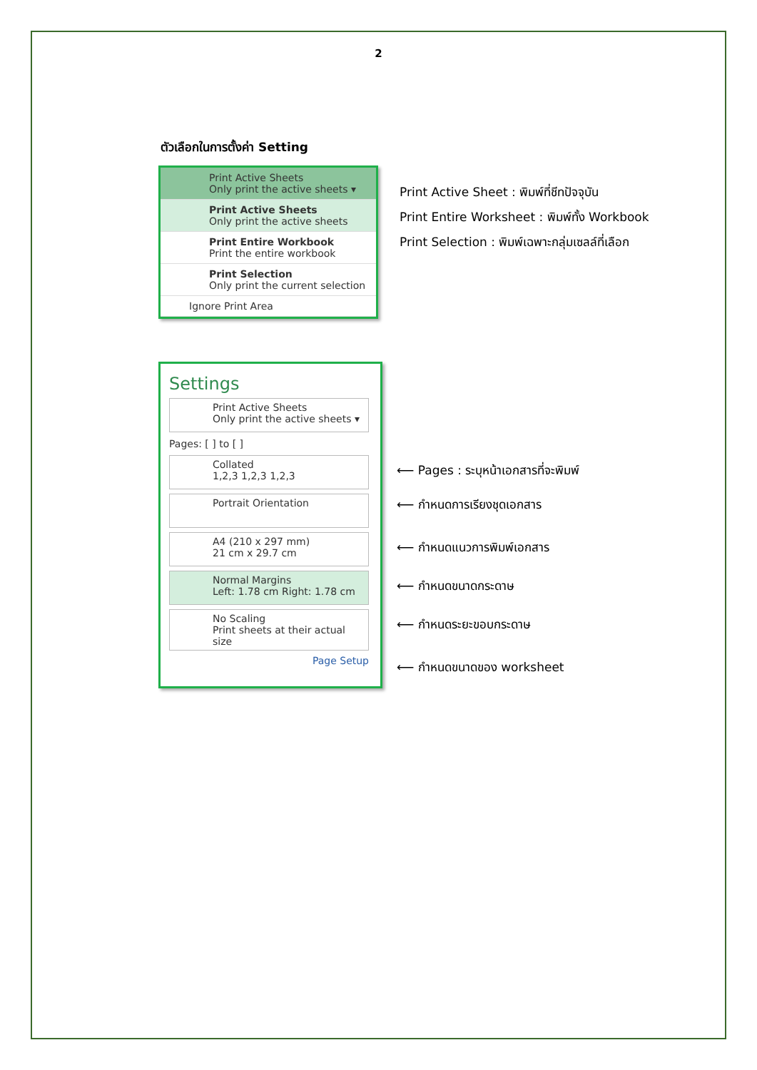2
ตัวเลือกในการตั้งค่า Setting
Print Active Sheets
Only print the active sheets ▾
Print Active Sheets
Only print the active sheets
Print Entire Workbook
Print the entire workbook
Print Selection
Only print the current selection
Ignore Print Area
Print Active Sheet : พิมพ์ที่ชีทปัจจุบัน
Print Entire Worksheet : พิมพ์ทั้ง Workbook
Print Selection : พิมพ์เฉพาะกลุ่มเซลล์ที่เลือก
Settings
Print Active Sheets
Only print the active sheets ▾
Pages: [ ] to [ ]
Collated
1,2,3 1,2,3 1,2,3
Portrait Orientation
A4 (210 x 297 mm)
21 cm x 29.7 cm
Normal Margins
Left: 1.78 cm Right: 1.78 cm
No Scaling
Print sheets at their actual size
Page Setup
⟵ Pages : ระบุหน้าเอกสารที่จะพิมพ์
⟵ กำหนดการเรียงชุดเอกสาร
⟵ กำหนดแนวการพิมพ์เอกสาร
⟵ กำหนดขนาดกระดาษ
⟵ กำหนดระยะขอบกระดาษ
⟵ กำหนดขนาดของ worksheet